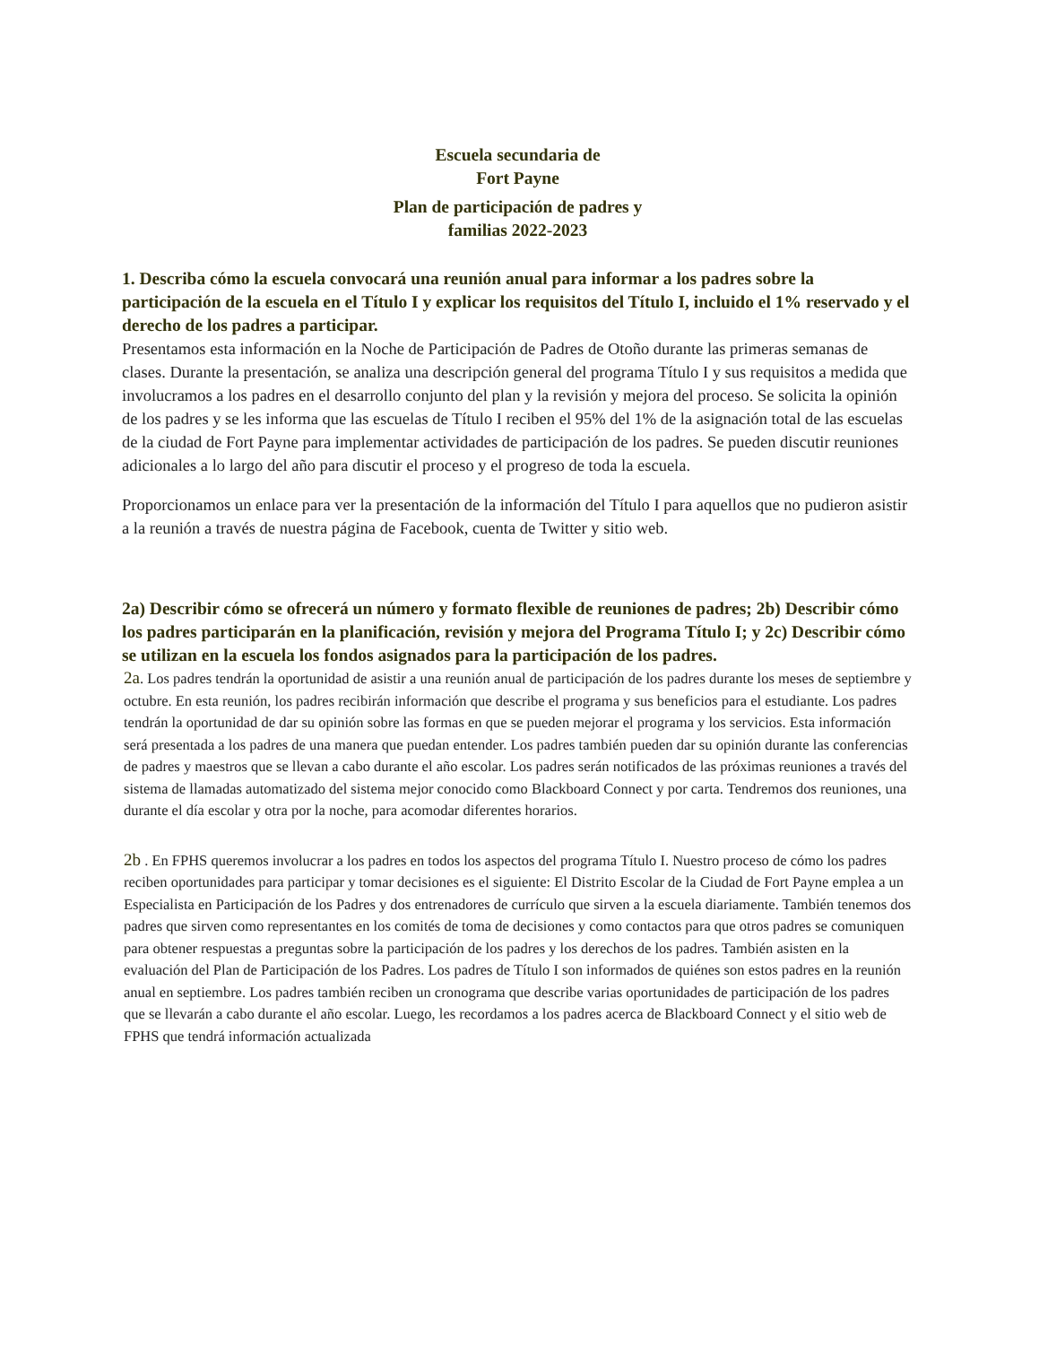Escuela secundaria de
Fort Payne
Plan de participación de padres y
familias 2022-2023
1. Describa cómo la escuela convocará una reunión anual para informar a los padres sobre la participación de la escuela en el Título I y explicar los requisitos del Título I, incluido el 1% reservado y el derecho de los padres a participar.
Presentamos esta información en la Noche de Participación de Padres de Otoño durante las primeras semanas de clases. Durante la presentación, se analiza una descripción general del programa Título I y sus requisitos a medida que involucramos a los padres en el desarrollo conjunto del plan y la revisión y mejora del proceso. Se solicita la opinión de los padres y se les informa que las escuelas de Título I reciben el 95% del 1% de la asignación total de las escuelas de la ciudad de Fort Payne para implementar actividades de participación de los padres. Se pueden discutir reuniones adicionales a lo largo del año para discutir el proceso y el progreso de toda la escuela.
Proporcionamos un enlace para ver la presentación de la información del Título I para aquellos que no pudieron asistir a la reunión a través de nuestra página de Facebook, cuenta de Twitter y sitio web.
2a) Describir cómo se ofrecerá un número y formato flexible de reuniones de padres; 2b) Describir cómo los padres participarán en la planificación, revisión y mejora del Programa Título I; y 2c) Describir cómo se utilizan en la escuela los fondos asignados para la participación de los padres.
2a. Los padres tendrán la oportunidad de asistir a una reunión anual de participación de los padres durante los meses de septiembre y octubre. En esta reunión, los padres recibirán información que describe el programa y sus beneficios para el estudiante. Los padres tendrán la oportunidad de dar su opinión sobre las formas en que se pueden mejorar el programa y los servicios. Esta información será presentada a los padres de una manera que puedan entender. Los padres también pueden dar su opinión durante las conferencias de padres y maestros que se llevan a cabo durante el año escolar. Los padres serán notificados de las próximas reuniones a través del sistema de llamadas automatizado del sistema mejor conocido como Blackboard Connect y por carta. Tendremos dos reuniones, una durante el día escolar y otra por la noche, para acomodar diferentes horarios.
2b . En FPHS queremos involucrar a los padres en todos los aspectos del programa Título I. Nuestro proceso de cómo los padres reciben oportunidades para participar y tomar decisiones es el siguiente: El Distrito Escolar de la Ciudad de Fort Payne emplea a un Especialista en Participación de los Padres y dos entrenadores de currículo que sirven a la escuela diariamente. También tenemos dos padres que sirven como representantes en los comités de toma de decisiones y como contactos para que otros padres se comuniquen para obtener respuestas a preguntas sobre la participación de los padres y los derechos de los padres. También asisten en la evaluación del Plan de Participación de los Padres. Los padres de Título I son informados de quiénes son estos padres en la reunión anual en septiembre. Los padres también reciben un cronograma que describe varias oportunidades de participación de los padres que se llevarán a cabo durante el año escolar. Luego, les recordamos a los padres acerca de Blackboard Connect y el sitio web de FPHS que tendrá información actualizada